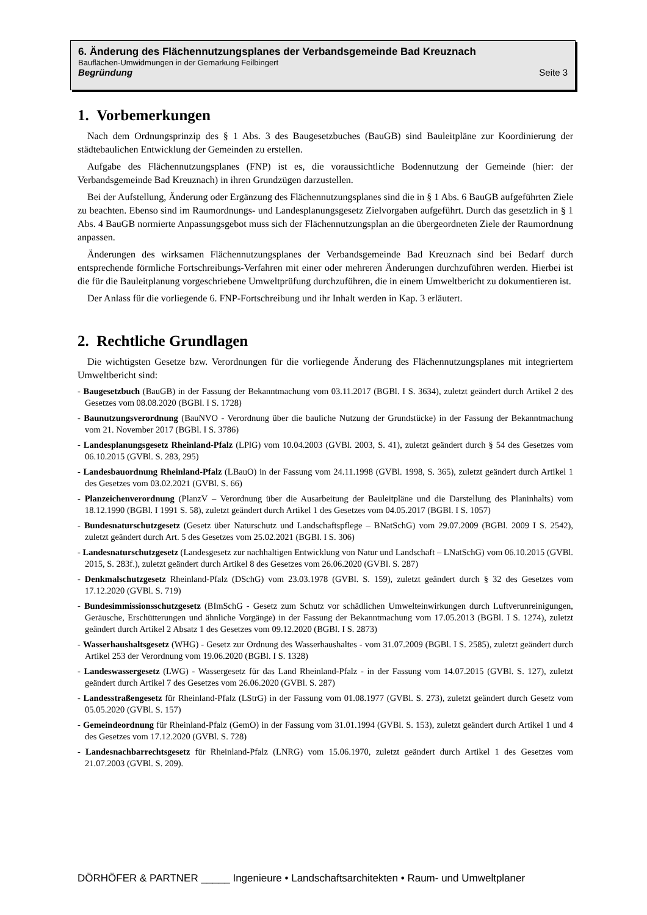6. Änderung des Flächennutzungsplanes der Verbandsgemeinde Bad Kreuznach
Bauflächen-Umwidmungen in der Gemarkung Feilbingert
Begründung Seite 3
1. Vorbemerkungen
Nach dem Ordnungsprinzip des § 1 Abs. 3 des Baugesetzbuches (BauGB) sind Bauleitpläne zur Koordinierung der städtebaulichen Entwicklung der Gemeinden zu erstellen.
Aufgabe des Flächennutzungsplanes (FNP) ist es, die voraussichtliche Bodennutzung der Gemeinde (hier: der Verbandsgemeinde Bad Kreuznach) in ihren Grundzügen darzustellen.
Bei der Aufstellung, Änderung oder Ergänzung des Flächennutzungsplanes sind die in § 1 Abs. 6 BauGB aufgeführten Ziele zu beachten. Ebenso sind im Raumordnungs- und Landesplanungsgesetz Zielvorgaben aufgeführt. Durch das gesetzlich in § 1 Abs. 4 BauGB normierte Anpassungsgebot muss sich der Flächennutzungsplan an die übergeordneten Ziele der Raumordnung anpassen.
Änderungen des wirksamen Flächennutzungsplanes der Verbandsgemeinde Bad Kreuznach sind bei Bedarf durch entsprechende förmliche Fortschreibungs-Verfahren mit einer oder mehreren Änderungen durchzuführen werden. Hierbei ist die für die Bauleitplanung vorgeschriebene Umweltprüfung durchzuführen, die in einem Umweltbericht zu dokumentieren ist.
Der Anlass für die vorliegende 6. FNP-Fortschreibung und ihr Inhalt werden in Kap. 3 erläutert.
2. Rechtliche Grundlagen
Die wichtigsten Gesetze bzw. Verordnungen für die vorliegende Änderung des Flächennutzungsplanes mit integriertem Umweltbericht sind:
- Baugesetzbuch (BauGB) in der Fassung der Bekanntmachung vom 03.11.2017 (BGBl. I S. 3634), zuletzt geändert durch Artikel 2 des Gesetzes vom 08.08.2020 (BGBl. I S. 1728)
- Baunutzungsverordnung (BauNVO - Verordnung über die bauliche Nutzung der Grundstücke) in der Fassung der Bekanntmachung vom 21. November 2017 (BGBl. I S. 3786)
- Landesplanungsgesetz Rheinland-Pfalz (LPlG) vom 10.04.2003 (GVBl. 2003, S. 41), zuletzt geändert durch § 54 des Gesetzes vom 06.10.2015 (GVBl. S. 283, 295)
- Landesbauordnung Rheinland-Pfalz (LBauO) in der Fassung vom 24.11.1998 (GVBl. 1998, S. 365), zuletzt geändert durch Artikel 1 des Gesetzes vom 03.02.2021 (GVBl. S. 66)
- Planzeichenverordnung (PlanzV – Verordnung über die Ausarbeitung der Bauleitpläne und die Darstellung des Planinhalts) vom 18.12.1990 (BGBl. I 1991 S. 58), zuletzt geändert durch Artikel 1 des Gesetzes vom 04.05.2017 (BGBl. I S. 1057)
- Bundesnaturschutzgesetz (Gesetz über Naturschutz und Landschaftspflege – BNatSchG) vom 29.07.2009 (BGBl. 2009 I S. 2542), zuletzt geändert durch Art. 5 des Gesetzes vom 25.02.2021 (BGBl. I S. 306)
- Landesnaturschutzgesetz (Landesgesetz zur nachhaltigen Entwicklung von Natur und Landschaft – LNatSchG) vom 06.10.2015 (GVBl. 2015, S. 283f.), zuletzt geändert durch Artikel 8 des Gesetzes vom 26.06.2020 (GVBl. S. 287)
- Denkmalschutzgesetz Rheinland-Pfalz (DSchG) vom 23.03.1978 (GVBl. S. 159), zuletzt geändert durch § 32 des Gesetzes vom 17.12.2020 (GVBl. S. 719)
- Bundesimmissionsschutzgesetz (BImSchG - Gesetz zum Schutz vor schädlichen Umwelteinwirkungen durch Luftverunreinigungen, Geräusche, Erschütterungen und ähnliche Vorgänge) in der Fassung der Bekanntmachung vom 17.05.2013 (BGBl. I S. 1274), zuletzt geändert durch Artikel 2 Absatz 1 des Gesetzes vom 09.12.2020 (BGBl. I S. 2873)
- Wasserhaushaltsgesetz (WHG) - Gesetz zur Ordnung des Wasserhaushaltes - vom 31.07.2009 (BGBl. I S. 2585), zuletzt geändert durch Artikel 253 der Verordnung vom 19.06.2020 (BGBl. I S. 1328)
- Landeswassergesetz (LWG) - Wassergesetz für das Land Rheinland-Pfalz - in der Fassung vom 14.07.2015 (GVBl. S. 127), zuletzt geändert durch Artikel 7 des Gesetzes vom 26.06.2020 (GVBl. S. 287)
- Landesstraßengesetz für Rheinland-Pfalz (LStrG) in der Fassung vom 01.08.1977 (GVBl. S. 273), zuletzt geändert durch Gesetz vom 05.05.2020 (GVBl. S. 157)
- Gemeindeordnung für Rheinland-Pfalz (GemO) in der Fassung vom 31.01.1994 (GVBl. S. 153), zuletzt geändert durch Artikel 1 und 4 des Gesetzes vom 17.12.2020 (GVBl. S. 728)
- Landesnachbarrechtsgesetz für Rheinland-Pfalz (LNRG) vom 15.06.1970, zuletzt geändert durch Artikel 1 des Gesetzes vom 21.07.2003 (GVBl. S. 209).
DÖRHÖFER & PARTNER _____ Ingenieure • Landschaftsarchitekten • Raum- und Umweltplaner